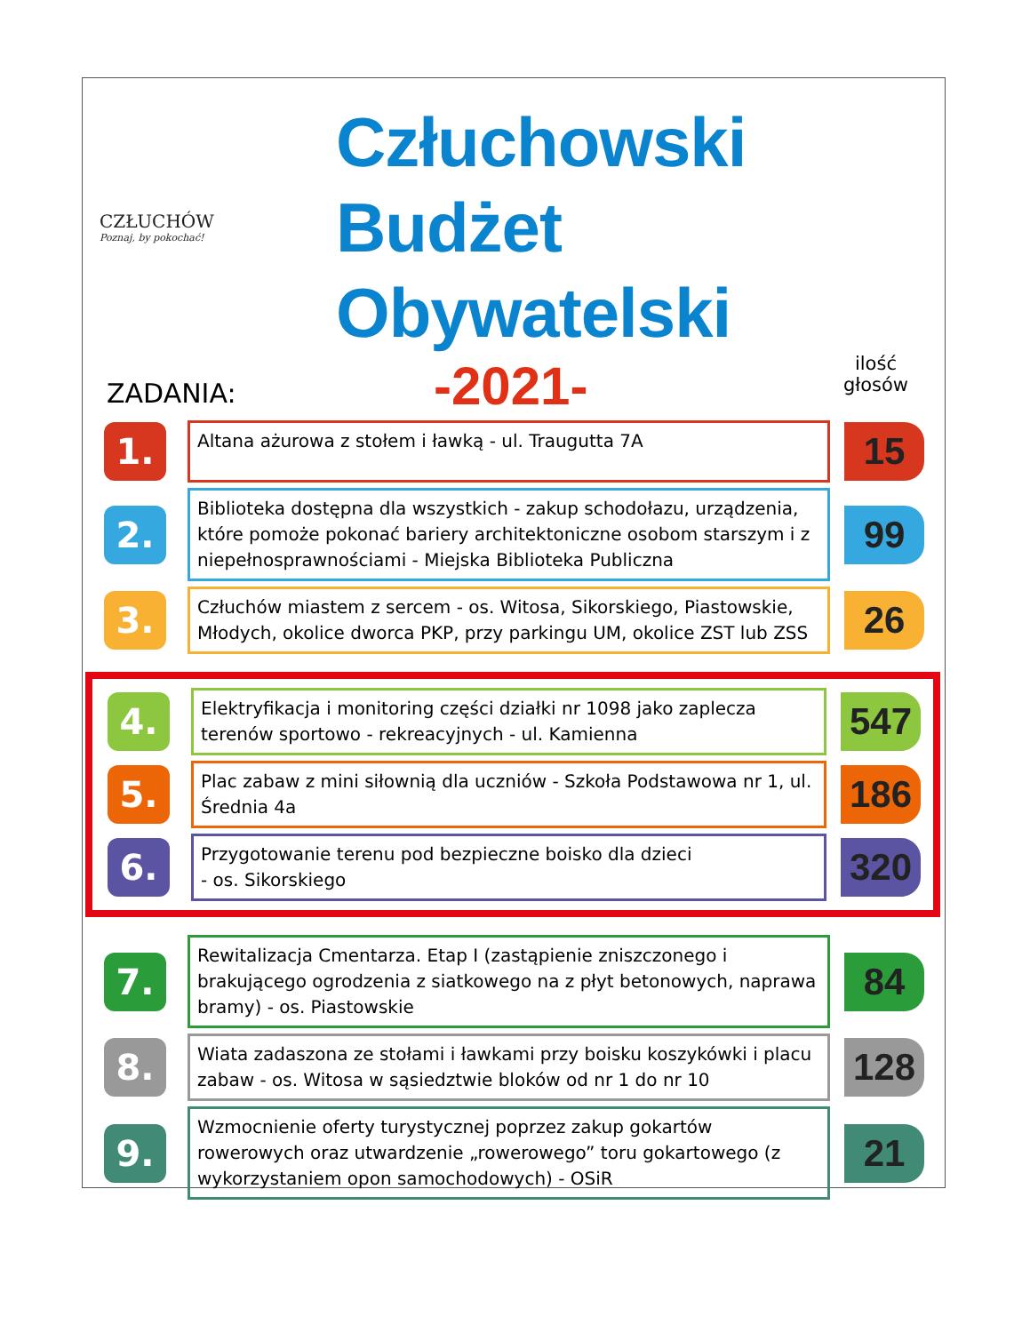CZŁUCHÓW
Poznaj, by pokochać!
Człuchowski Budżet
Obywatelski
-2021-
ZADANIA:
ilość
głosów
1.
Altana ażurowa z stołem i ławką - ul. Traugutta 7A
15
2.
Biblioteka dostępna dla wszystkich - zakup schodołazu, urządzenia, które pomoże pokonać bariery architektoniczne osobom starszym i z niepełnosprawnościami - Miejska Biblioteka Publiczna
99
3.
Człuchów miastem z sercem - os. Witosa, Sikorskiego, Piastowskie, Młodych, okolice dworca PKP, przy parkingu UM, okolice ZST lub ZSS
26
4.
Elektryfikacja i monitoring części działki nr 1098 jako zaplecza terenów sportowo - rekreacyjnych - ul. Kamienna
547
5.
Plac zabaw z mini siłownią dla uczniów - Szkoła Podstawowa nr 1, ul. Średnia 4a
186
6.
Przygotowanie terenu pod bezpieczne boisko dla dzieci
- os. Sikorskiego
320
7.
Rewitalizacja Cmentarza. Etap I (zastąpienie zniszczonego i brakującego ogrodzenia z siatkowego na z płyt betonowych, naprawa bramy) - os. Piastowskie
84
8.
Wiata zadaszona ze stołami i ławkami przy boisku koszykówki i placu zabaw - os. Witosa w sąsiedztwie bloków od nr 1 do nr 10
128
9.
Wzmocnienie oferty turystycznej poprzez zakup gokartów rowerowych oraz utwardzenie „rowerowego” toru gokartowego (z wykorzystaniem opon samochodowych) - OSiR
21